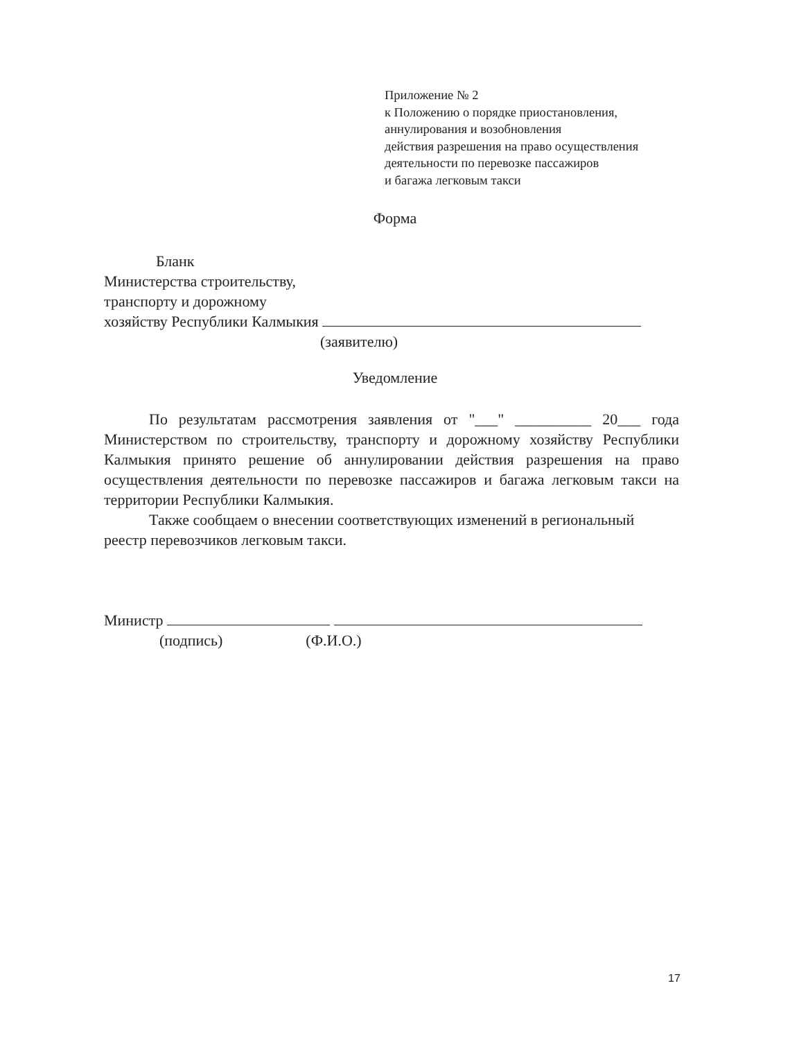Приложение № 2
к Положению о порядке приостановления,
аннулирования и возобновления
действия разрешения на право осуществления
деятельности по перевозке пассажиров
и багажа легковым такси
Форма
Бланк
Министерства строительству,
транспорту и дорожному
хозяйству Республики Калмыкия
(заявителю)
Уведомление
По результатам рассмотрения заявления от "___" __________ 20___ года Министерством по строительству, транспорту и дорожному хозяйству Республики Калмыкия принято решение об аннулировании действия разрешения на право осуществления деятельности по перевозке пассажиров и багажа легковым такси на территории Республики Калмыкия.
Также сообщаем о внесении соответствующих изменений в региональный
реестр перевозчиков легковым такси.
Министр
(подпись) (Ф.И.О.)
17